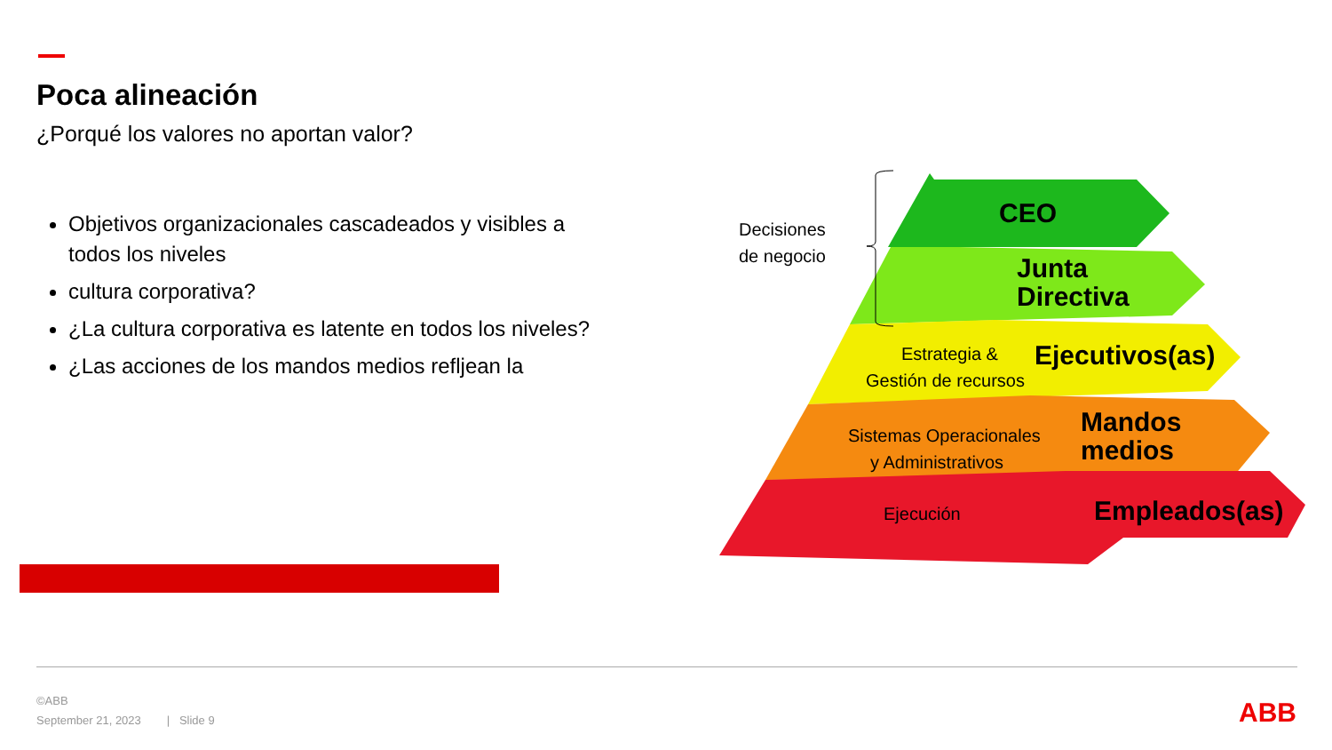Poca alineación
¿Porqué los valores no aportan valor?
Objetivos organizacionales cascadeados y visibles a todos los niveles
cultura corporativa?
¿La cultura corporativa es latente en todos los niveles?
¿Las acciones de los mandos medios refljean la
Decisiones
de negocio
CEO
Junta
Directiva
Estrategia &
Gestión de recursos
Ejecutivos(as)
Sistemas Operacionales
y Administrativos
Mandos
medios
Ejecución
Empleados(as)
©ABB
September 21, 2023 | Slide 9
ABB